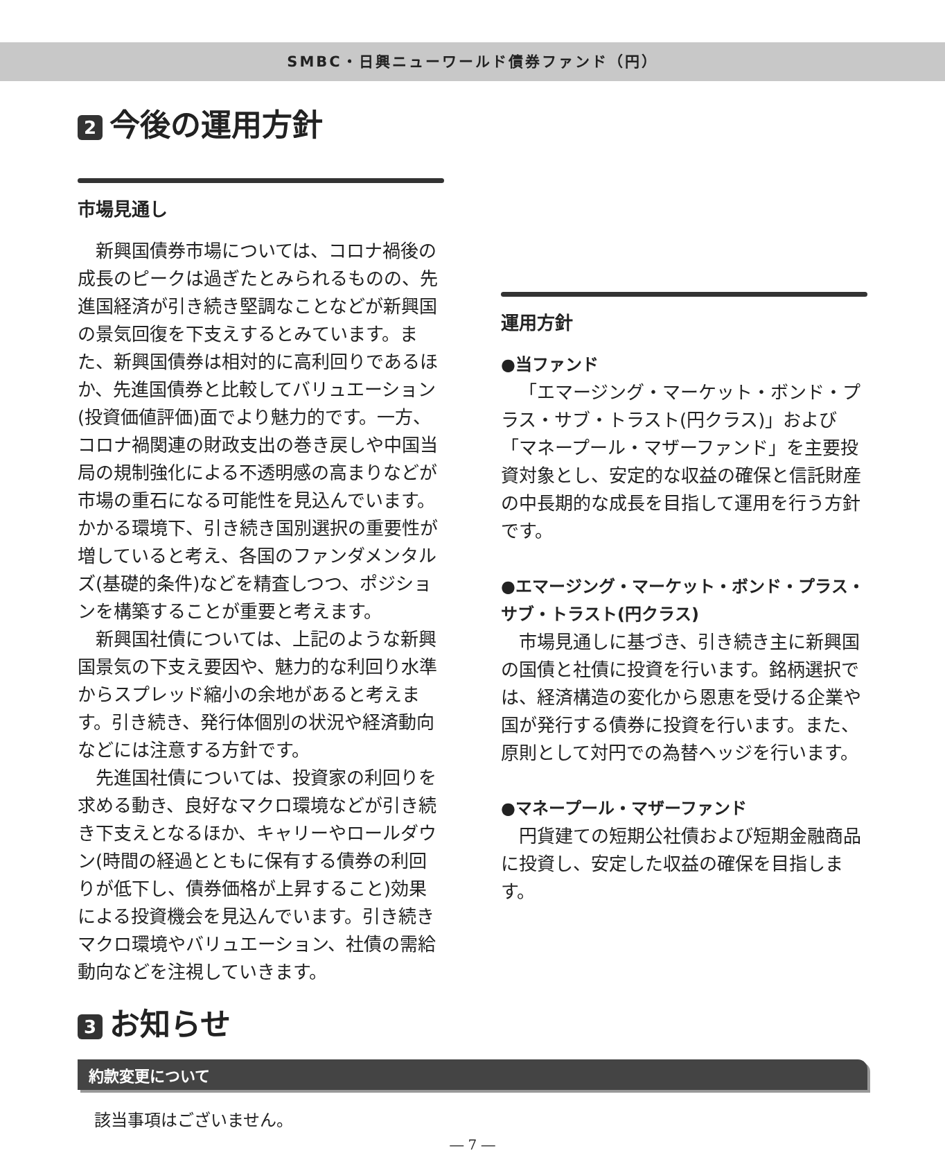SMBC・日興ニューワールド債券ファンド（円）
2 今後の運用方針
市場見通し
新興国債券市場については、コロナ禍後の成長のピークは過ぎたとみられるものの、先進国経済が引き続き堅調なことなどが新興国の景気回復を下支えするとみています。また、新興国債券は相対的に高利回りであるほか、先進国債券と比較してバリュエーション(投資価値評価)面でより魅力的です。一方、コロナ禍関連の財政支出の巻き戻しや中国当局の規制強化による不透明感の高まりなどが市場の重石になる可能性を見込んでいます。かかる環境下、引き続き国別選択の重要性が増していると考え、各国のファンダメンタルズ(基礎的条件)などを精査しつつ、ポジションを構築することが重要と考えます。
新興国社債については、上記のような新興国景気の下支え要因や、魅力的な利回り水準からスプレッド縮小の余地があると考えます。引き続き、発行体個別の状況や経済動向などには注意する方針です。
先進国社債については、投資家の利回りを求める動き、良好なマクロ環境などが引き続き下支えとなるほか、キャリーやロールダウン(時間の経過とともに保有する債券の利回りが低下し、債券価格が上昇すること)効果による投資機会を見込んでいます。引き続きマクロ環境やバリュエーション、社債の需給動向などを注視していきます。
運用方針
●当ファンド
「エマージング・マーケット・ボンド・プラス・サブ・トラスト(円クラス)」および「マネープール・マザーファンド」を主要投資対象とし、安定的な収益の確保と信託財産の中長期的な成長を目指して運用を行う方針です。
●エマージング・マーケット・ボンド・プラス・サブ・トラスト(円クラス)
市場見通しに基づき、引き続き主に新興国の国債と社債に投資を行います。銘柄選択では、経済構造の変化から恩恵を受ける企業や国が発行する債券に投資を行います。また、原則として対円での為替ヘッジを行います。
●マネープール・マザーファンド
円貨建ての短期公社債および短期金融商品に投資し、安定した収益の確保を目指します。
3 お知らせ
約款変更について
該当事項はございません。
― 7 ―